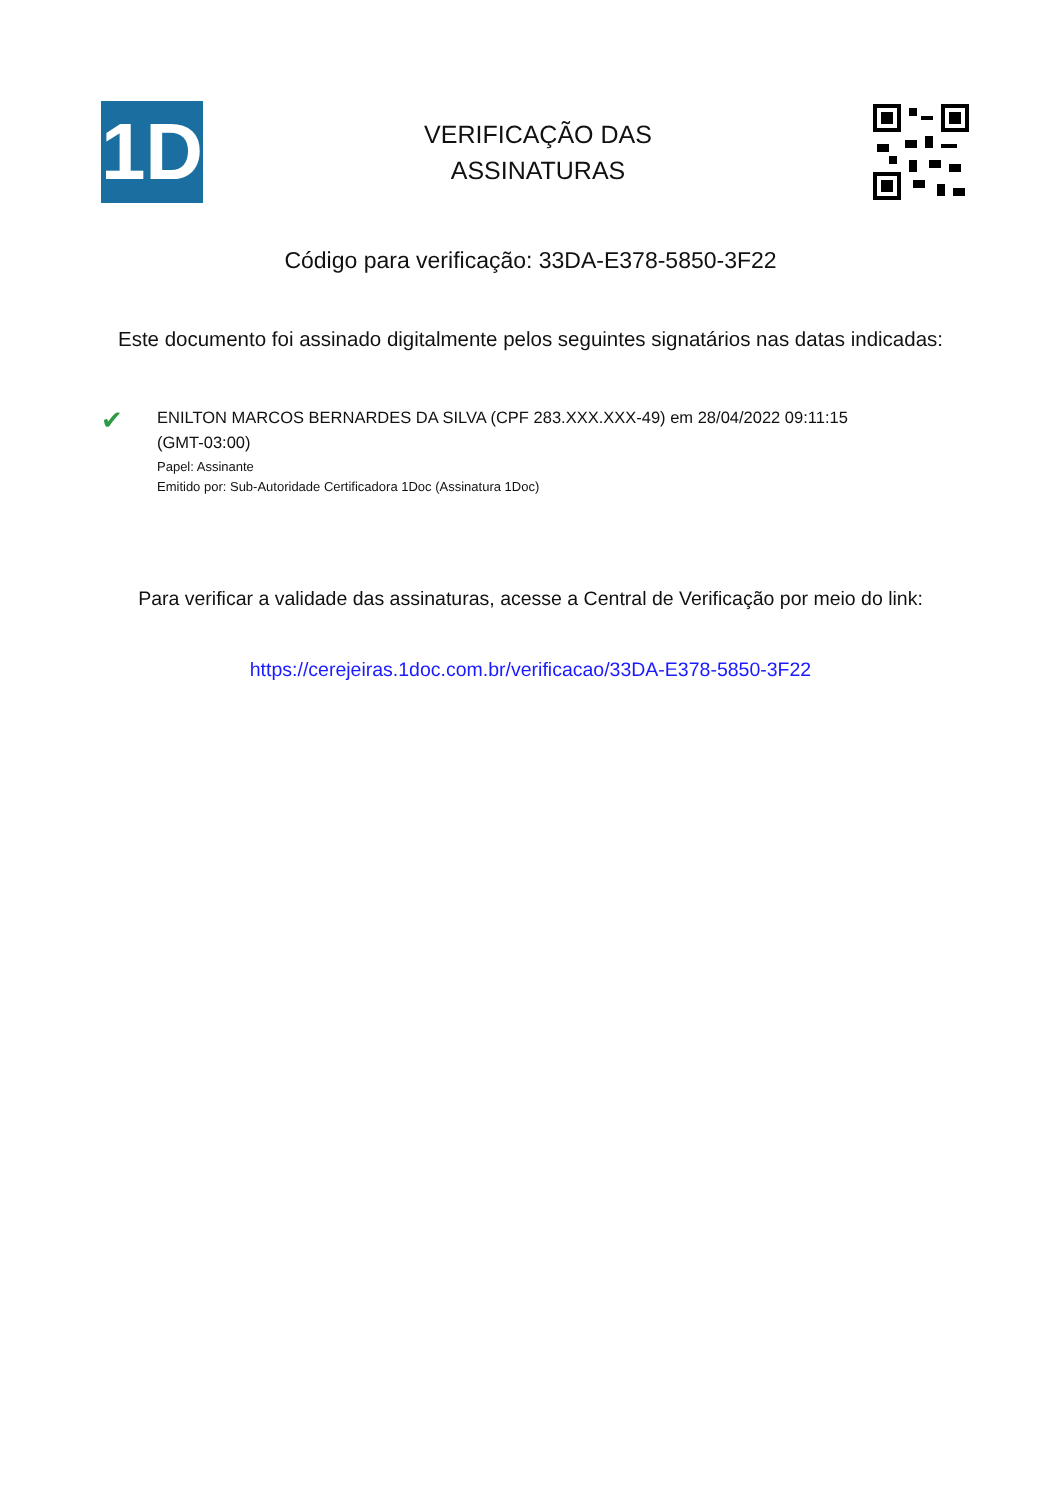1D
VERIFICAÇÃO DAS
ASSINATURAS
Código para verificação: 33DA-E378-5850-3F22
Este documento foi assinado digitalmente pelos seguintes signatários nas datas indicadas:
✔
ENILTON MARCOS BERNARDES DA SILVA (CPF 283.XXX.XXX-49) em 28/04/2022 09:11:15 (GMT-03:00)
Papel: Assinante
Emitido por: Sub-Autoridade Certificadora 1Doc (Assinatura 1Doc)
Para verificar a validade das assinaturas, acesse a Central de Verificação por meio do link:
https://cerejeiras.1doc.com.br/verificacao/33DA-E378-5850-3F22